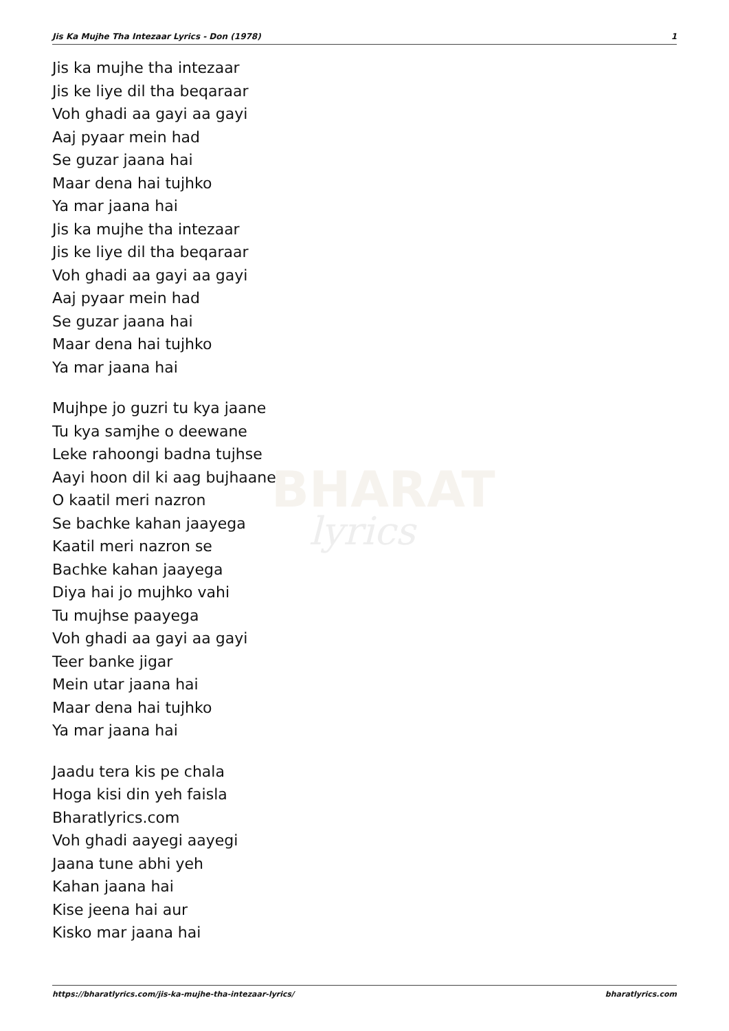Jis Ka Mujhe Tha Intezaar Lyrics - Don (1978) 1
BHARAT
lyrics
Jis ka mujhe tha intezaar
Jis ke liye dil tha beqaraar
Voh ghadi aa gayi aa gayi
Aaj pyaar mein had
Se guzar jaana hai
Maar dena hai tujhko
Ya mar jaana hai
Jis ka mujhe tha intezaar
Jis ke liye dil tha beqaraar
Voh ghadi aa gayi aa gayi
Aaj pyaar mein had
Se guzar jaana hai
Maar dena hai tujhko
Ya mar jaana hai
Mujhpe jo guzri tu kya jaane
Tu kya samjhe o deewane
Leke rahoongi badna tujhse
Aayi hoon dil ki aag bujhaane
O kaatil meri nazron
Se bachke kahan jaayega
Kaatil meri nazron se
Bachke kahan jaayega
Diya hai jo mujhko vahi
Tu mujhse paayega
Voh ghadi aa gayi aa gayi
Teer banke jigar
Mein utar jaana hai
Maar dena hai tujhko
Ya mar jaana hai
Jaadu tera kis pe chala
Hoga kisi din yeh faisla
Bharatlyrics.com
Voh ghadi aayegi aayegi
Jaana tune abhi yeh
Kahan jaana hai
Kise jeena hai aur
Kisko mar jaana hai
https://bharatlyrics.com/jis-ka-mujhe-tha-intezaar-lyrics/ bharatlyrics.com